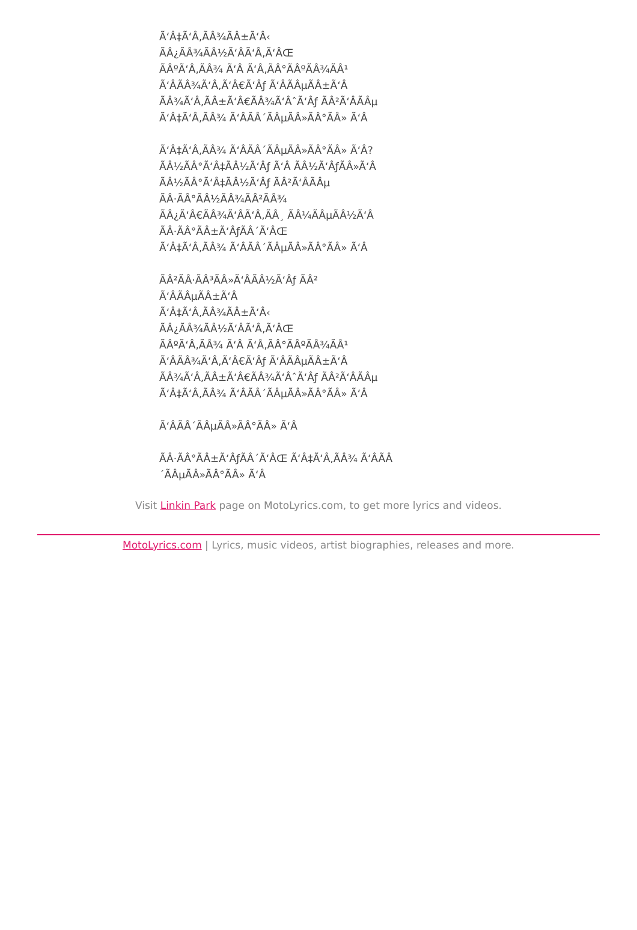Ã‘Â‡Ã‘Â‚ÃÂ¾ÃÂ±Ã‘Â‹
ÃÂ¿ÃÂ¾ÃÂ½Ã‘ÂÃ‘Â‚Ã‘ÂŒ
ÃÂºÃ‘Â‚ÃÂ¾ Ã‘Â Ã‘Â‚ÃÂ°ÃÂºÃÂ¾ÃÂ¹
Ã‘ÂÃÂ¾Ã‘Â‚Ã‘Â€Ã‘Âƒ Ã‘ÂÃÂµÃÂ±Ã‘Â
ÃÂ¾Ã‘Â‚ÃÂ±Ã‘Â€ÃÂ¾Ã‘ÂˆÃ‘Âƒ ÃÂ²Ã‘ÂÃÂµ
Ã‘Â‡Ã‘Â‚ÃÂ¾ Ã‘ÂÃÂ´ÃÂµÃÂ»ÃÂ°ÃÂ» Ã‘Â
Ã‘Â‡Ã‘Â‚ÃÂ¾ Ã‘ÂÃÂ´ÃÂµÃÂ»ÃÂ°ÃÂ» Ã‘Â?
ÃÂ½ÃÂ°Ã‘Â‡ÃÂ½Ã‘Âƒ Ã‘Â ÃÂ½Ã‘ÂƒÃÂ»Ã‘Â
ÃÂ½ÃÂ°Ã‘Â‡ÃÂ½Ã‘Âƒ ÃÂ²Ã‘ÂÃÂµ
ÃÂ·ÃÂ°ÃÂ½ÃÂ¾ÃÂ²ÃÂ¾
ÃÂ¿Ã‘Â€ÃÂ¾Ã‘ÂÃ‘Â‚ÃÂ¸ ÃÂ¼ÃÂµÃÂ½Ã‘Â
ÃÂ·ÃÂ°ÃÂ±Ã‘ÂƒÃÂ´Ã‘ÂŒ
Ã‘Â‡Ã‘Â‚ÃÂ¾ Ã‘ÂÃÂ´ÃÂµÃÂ»ÃÂ°ÃÂ» Ã‘Â
ÃÂ²ÃÂ·ÃÂ³ÃÂ»Ã‘ÂÃÂ½Ã‘Âƒ ÃÂ²
Ã‘ÂÃÂµÃÂ±Ã‘Â
Ã‘Â‡Ã‘Â‚ÃÂ¾ÃÂ±Ã‘Â‹
ÃÂ¿ÃÂ¾ÃÂ½Ã‘ÂÃ‘Â‚Ã‘ÂŒ
ÃÂºÃ‘Â‚ÃÂ¾ Ã‘Â Ã‘Â‚ÃÂ°ÃÂºÃÂ¾ÃÂ¹
Ã‘ÂÃÂ¾Ã‘Â‚Ã‘Â€Ã‘Âƒ Ã‘ÂÃÂµÃÂ±Ã‘Â
ÃÂ¾Ã‘Â‚ÃÂ±Ã‘Â€ÃÂ¾Ã‘ÂˆÃ‘Âƒ ÃÂ²Ã‘ÂÃÂµ
Ã‘Â‡Ã‘Â‚ÃÂ¾ Ã‘ÂÃÂ´ÃÂµÃÂ»ÃÂ°ÃÂ» Ã‘Â
Ã‘ÂÃÂ´ÃÂµÃÂ»ÃÂ°ÃÂ» Ã‘Â
ÃÂ·ÃÂ°ÃÂ±Ã‘ÂƒÃÂ´Ã‘ÂŒ Ã‘Â‡Ã‘Â‚ÃÂ¾ Ã‘ÂÃÂ
´ÃÂµÃÂ»ÃÂ°ÃÂ» Ã‘Â
Visit Linkin Park page on MotoLyrics.com, to get more lyrics and videos.
MotoLyrics.com | Lyrics, music videos, artist biographies, releases and more.